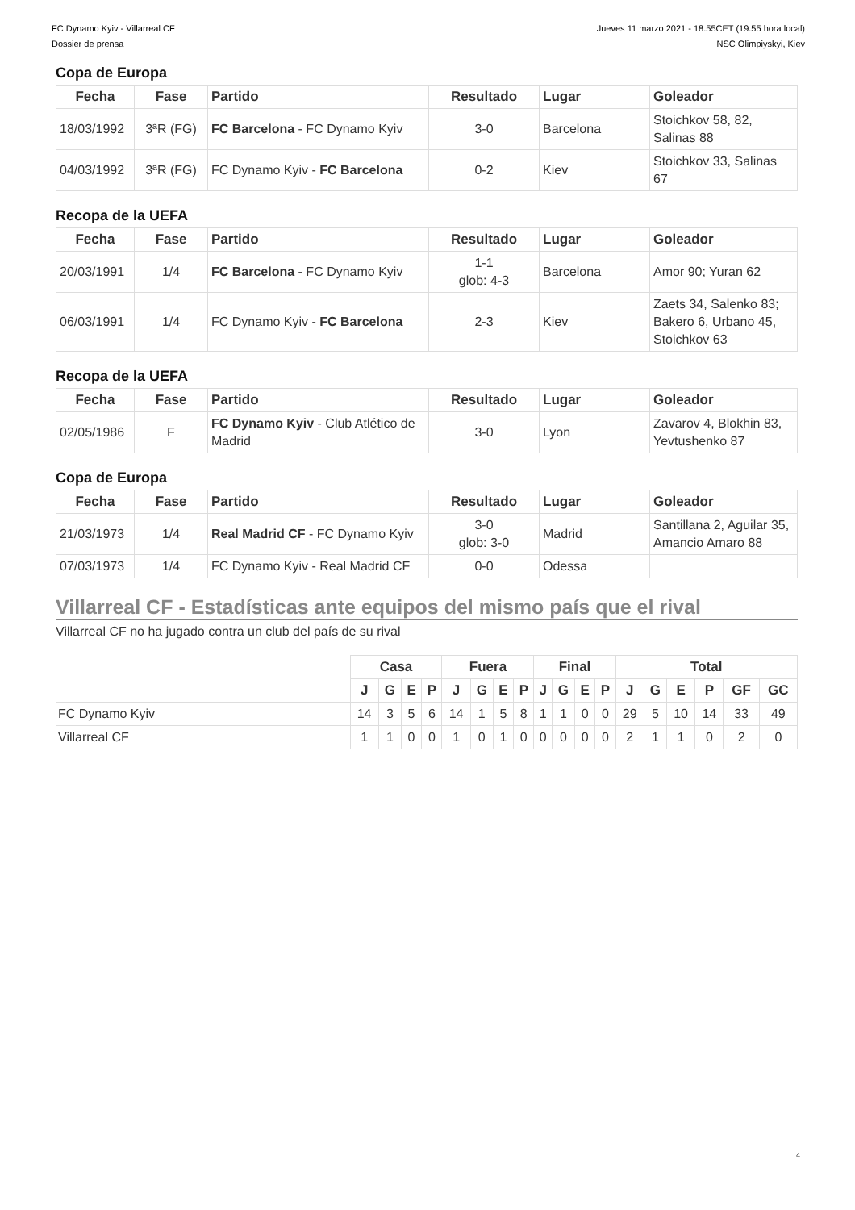FC Dynamo Kyiv - Villarreal CF
Dossier de prensa
Jueves 11 marzo 2021 - 18.55CET (19.55 hora local)
NSC Olimpiyskyi, Kiev
Copa de Europa
| Fecha | Fase | Partido | Resultado | Lugar | Goleador |
| --- | --- | --- | --- | --- | --- |
| 18/03/1992 | 3ªR (FG) | FC Barcelona - FC Dynamo Kyiv | 3-0 | Barcelona | Stoichkov 58, 82, Salinas 88 |
| 04/03/1992 | 3ªR (FG) | FC Dynamo Kyiv - FC Barcelona | 0-2 | Kiev | Stoichkov 33, Salinas 67 |
Recopa de la UEFA
| Fecha | Fase | Partido | Resultado | Lugar | Goleador |
| --- | --- | --- | --- | --- | --- |
| 20/03/1991 | 1/4 | FC Barcelona - FC Dynamo Kyiv | 1-1 glob: 4-3 | Barcelona | Amor 90; Yuran 62 |
| 06/03/1991 | 1/4 | FC Dynamo Kyiv - FC Barcelona | 2-3 | Kiev | Zaets 34, Salenko 83; Bakero 6, Urbano 45, Stoichkov 63 |
Recopa de la UEFA
| Fecha | Fase | Partido | Resultado | Lugar | Goleador |
| --- | --- | --- | --- | --- | --- |
| 02/05/1986 | F | FC Dynamo Kyiv - Club Atlético de Madrid | 3-0 | Lyon | Zavarov 4, Blokhin 83, Yevtushenko 87 |
Copa de Europa
| Fecha | Fase | Partido | Resultado | Lugar | Goleador |
| --- | --- | --- | --- | --- | --- |
| 21/03/1973 | 1/4 | Real Madrid CF - FC Dynamo Kyiv | 3-0 glob: 3-0 | Madrid | Santillana 2, Aguilar 35, Amancio Amaro 88 |
| 07/03/1973 | 1/4 | FC Dynamo Kyiv - Real Madrid CF | 0-0 | Odessa | |
Villarreal CF - Estadísticas ante equipos del mismo país que el rival
Villarreal CF no ha jugado contra un club del país de su rival
| | Casa | | | | Fuera | | | | Final | | | | Total | | | | | |
| | J | G | E | P | J | G | E | P | J | G | E | P | J | G | E | P | GF | GC |
| FC Dynamo Kyiv | 14 | 3 | 5 | 6 | 14 | 1 | 5 | 8 | 1 | 1 | 0 | 0 | 29 | 5 | 10 | 14 | 33 | 49 |
| Villarreal CF | 1 | 1 | 0 | 0 | 1 | 0 | 1 | 0 | 0 | 0 | 0 | 0 | 2 | 1 | 1 | 0 | 2 | 0 |
4